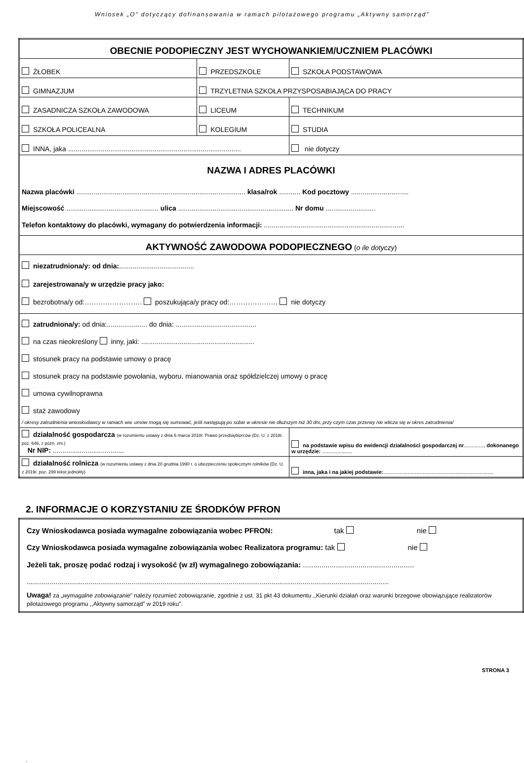Wniosek „O” dotyczący dofinansowania w ramach pilotażowego programu „Aktywny samorząd”
| OBECNIE PODOPIECZNY JEST WYCHOWANKIEM/UCZNIEM PLACÓWKI | | |
| ŻŁOBEK | PRZEDSZKOLE | SZKOŁA PODSTAWOWA |
| GIMNAZJUM | TRZYLETNIA SZKOŁA PRZYSPOSABIAJĄCA DO PRACY | |
| ZASADNICZA SZKOŁA ZAWODOWA | LICEUM | TECHNIKUM |
| SZKOŁA POLICEALNA | KOLEGIUM | STUDIA |
| INNA, jaka .......................................................................................... | | nie dotyczy |
| NAZWA I ADRES PLACÓWKI Nazwa placówki ........................................................................................ klasa/rok ........... Kod pocztowy .............................. Miejscowość ................................................ ulica ............................................................ Nr domu .......................... Telefon kontaktowy do placówki, wymagany do potwierdzenia informacji: ......................................................................... | | |
| AKTYWNOŚĆ ZAWODOWA PODOPIECZNEGO ( o ile dotyczy ) | | |
| niezatrudniona/y: od dnia: ....................................... zarejestrowana/y w urzędzie pracy jako: bezrobotna/y od:……………………. poszukująca/y pracy od:………………… nie dotyczy | | |
| zatrudniona/y: od dnia:..................... do dnia: .......................................... na czas nieokreślony inny, jaki: ........................................................... stosunek pracy na podstawie umowy o pracę stosunek pracy na podstawie powołania, wyboru, mianowania oraz spółdzielczej umowy o pracę umowa cywilnoprawna staż zawodowy / okresy zatrudnienia wnioskodawcy w ramach ww. umów mogą się sumować, jeśli następują po sobie w okresie nie dłuższym niż 30 dni, przy czym czas przerwy nie wlicza się w okres zatrudnienia/ | | |
| działalność gospodarcza (w rozumieniu ustawy z dnia 6 marca 2018r. Prawo przedsiębiorców (Dz. U. z 2018r. poz. 646, z późn. zm.) Nr NIP: ..................................... | | na podstawie wpisu do ewidencji działalności gospodarczej nr ............., dokonanego w urzędzie: .................... |
| działalność rolnicza (w rozumieniu ustawy z dnia 20 grudnia 1990 r. o ubezpieczeniu społecznym rolników (Dz. U. z 2019r. poz. 299 tekst jednolity) | | inna, jaka i na jakiej podstawie: ......................................................................... |
2. INFORMACJE O KORZYSTANIU ZE ŚRODKÓW PFRON
| Czy Wnioskodawca posiada wymagalne zobowiązania wobec PFRON: tak nie Czy Wnioskodawca posiada wymagalne zobowiązania wobec Realizatora programu: tak nie Jeżeli tak, proszę podać rodzaj i wysokość (w zł) wymagalnego zobowiązania: ...................................................... ................................................................................................................................................................................ Uwaga! za „ wymagalne zobowiązanie ” należy rozumieć zobowiązanie, zgodnie z ust. 31 pkt 43 dokumentu ,,Kierunki działań oraz warunki brzegowe obowiązujące realizatorów pilotażowego programu ,,Aktywny samorząd” w 2019 roku”. |
STRONA 3
.